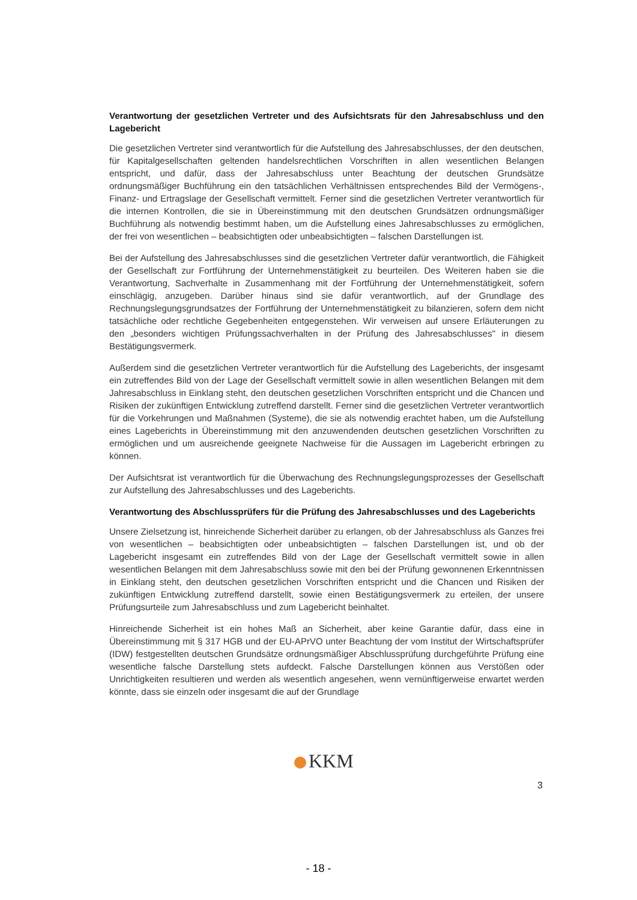Verantwortung der gesetzlichen Vertreter und des Aufsichtsrats für den Jahresabschluss und den Lagebericht
Die gesetzlichen Vertreter sind verantwortlich für die Aufstellung des Jahresabschlusses, der den deutschen, für Kapitalgesellschaften geltenden handelsrechtlichen Vorschriften in allen wesentlichen Belangen entspricht, und dafür, dass der Jahresabschluss unter Beachtung der deutschen Grundsätze ordnungsmäßiger Buchführung ein den tatsächlichen Verhältnissen entsprechendes Bild der Vermögens-, Finanz- und Ertragslage der Gesellschaft vermittelt. Ferner sind die gesetzlichen Vertreter verantwortlich für die internen Kontrollen, die sie in Übereinstimmung mit den deutschen Grundsätzen ordnungsmäßiger Buchführung als notwendig bestimmt haben, um die Aufstellung eines Jahresabschlusses zu ermöglichen, der frei von wesentlichen – beabsichtigten oder unbeabsichtigten – falschen Darstellungen ist.
Bei der Aufstellung des Jahresabschlusses sind die gesetzlichen Vertreter dafür verantwortlich, die Fähigkeit der Gesellschaft zur Fortführung der Unternehmenstätigkeit zu beurteilen. Des Weiteren haben sie die Verantwortung, Sachverhalte in Zusammenhang mit der Fortführung der Unternehmenstätigkeit, sofern einschlägig, anzugeben. Darüber hinaus sind sie dafür verantwortlich, auf der Grundlage des Rechnungslegungsgrundsatzes der Fortführung der Unternehmenstätigkeit zu bilanzieren, sofern dem nicht tatsächliche oder rechtliche Gegebenheiten entgegenstehen. Wir verweisen auf unsere Erläuterungen zu den „besonders wichtigen Prüfungssachverhalten in der Prüfung des Jahresabschlusses" in diesem Bestätigungsvermerk.
Außerdem sind die gesetzlichen Vertreter verantwortlich für die Aufstellung des Lageberichts, der insgesamt ein zutreffendes Bild von der Lage der Gesellschaft vermittelt sowie in allen wesentlichen Belangen mit dem Jahresabschluss in Einklang steht, den deutschen gesetzlichen Vorschriften entspricht und die Chancen und Risiken der zukünftigen Entwicklung zutreffend darstellt. Ferner sind die gesetzlichen Vertreter verantwortlich für die Vorkehrungen und Maßnahmen (Systeme), die sie als notwendig erachtet haben, um die Aufstellung eines Lageberichts in Übereinstimmung mit den anzuwendenden deutschen gesetzlichen Vorschriften zu ermöglichen und um ausreichende geeignete Nachweise für die Aussagen im Lagebericht erbringen zu können.
Der Aufsichtsrat ist verantwortlich für die Überwachung des Rechnungslegungsprozesses der Gesellschaft zur Aufstellung des Jahresabschlusses und des Lageberichts.
Verantwortung des Abschlussprüfers für die Prüfung des Jahresabschlusses und des Lageberichts
Unsere Zielsetzung ist, hinreichende Sicherheit darüber zu erlangen, ob der Jahresabschluss als Ganzes frei von wesentlichen – beabsichtigten oder unbeabsichtigten – falschen Darstellungen ist, und ob der Lagebericht insgesamt ein zutreffendes Bild von der Lage der Gesellschaft vermittelt sowie in allen wesentlichen Belangen mit dem Jahresabschluss sowie mit den bei der Prüfung gewonnenen Erkenntnissen in Einklang steht, den deutschen gesetzlichen Vorschriften entspricht und die Chancen und Risiken der zukünftigen Entwicklung zutreffend darstellt, sowie einen Bestätigungsvermerk zu erteilen, der unsere Prüfungsurteile zum Jahresabschluss und zum Lagebericht beinhaltet.
Hinreichende Sicherheit ist ein hohes Maß an Sicherheit, aber keine Garantie dafür, dass eine in Übereinstimmung mit § 317 HGB und der EU-APrVO unter Beachtung der vom Institut der Wirtschaftsprüfer (IDW) festgestellten deutschen Grundsätze ordnungsmäßiger Abschlussprüfung durchgeführte Prüfung eine wesentliche falsche Darstellung stets aufdeckt. Falsche Darstellungen können aus Verstößen oder Unrichtigkeiten resultieren und werden als wesentlich angesehen, wenn vernünftigerweise erwartet werden könnte, dass sie einzeln oder insgesamt die auf der Grundlage
KKM
3
- 18 -